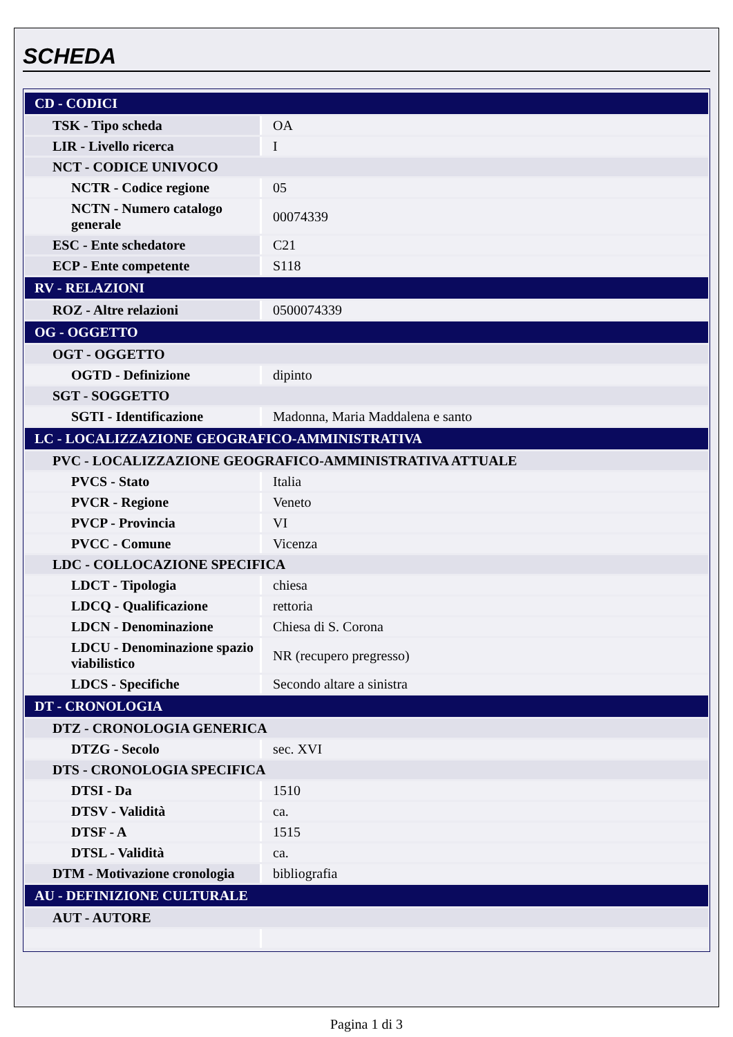SCHEDA
| CD - CODICI | |
| TSK - Tipo scheda | OA |
| LIR - Livello ricerca | I |
| NCT - CODICE UNIVOCO | |
| NCTR - Codice regione | 05 |
| NCTN - Numero catalogo generale | 00074339 |
| ESC - Ente schedatore | C21 |
| ECP - Ente competente | S118 |
| RV - RELAZIONI | |
| ROZ - Altre relazioni | 0500074339 |
| OG - OGGETTO | |
| OGT - OGGETTO | |
| OGTD - Definizione | dipinto |
| SGT - SOGGETTO | |
| SGTI - Identificazione | Madonna, Maria Maddalena e santo |
| LC - LOCALIZZAZIONE GEOGRAFICO-AMMINISTRATIVA | |
| PVC - LOCALIZZAZIONE GEOGRAFICO-AMMINISTRATIVA ATTUALE | |
| PVCS - Stato | Italia |
| PVCR - Regione | Veneto |
| PVCP - Provincia | VI |
| PVCC - Comune | Vicenza |
| LDC - COLLOCAZIONE SPECIFICA | |
| LDCT - Tipologia | chiesa |
| LDCQ - Qualificazione | rettoria |
| LDCN - Denominazione | Chiesa di S. Corona |
| LDCU - Denominazione spazio viabilistico | NR (recupero pregresso) |
| LDCS - Specifiche | Secondo altare a sinistra |
| DT - CRONOLOGIA | |
| DTZ - CRONOLOGIA GENERICA | |
| DTZG - Secolo | sec. XVI |
| DTS - CRONOLOGIA SPECIFICA | |
| DTSI - Da | 1510 |
| DTSV - Validità | ca. |
| DTSF - A | 1515 |
| DTSL - Validità | ca. |
| DTM - Motivazione cronologia | bibliografia |
| AU - DEFINIZIONE CULTURALE | |
| AUT - AUTORE | |
Pagina 1 di 3